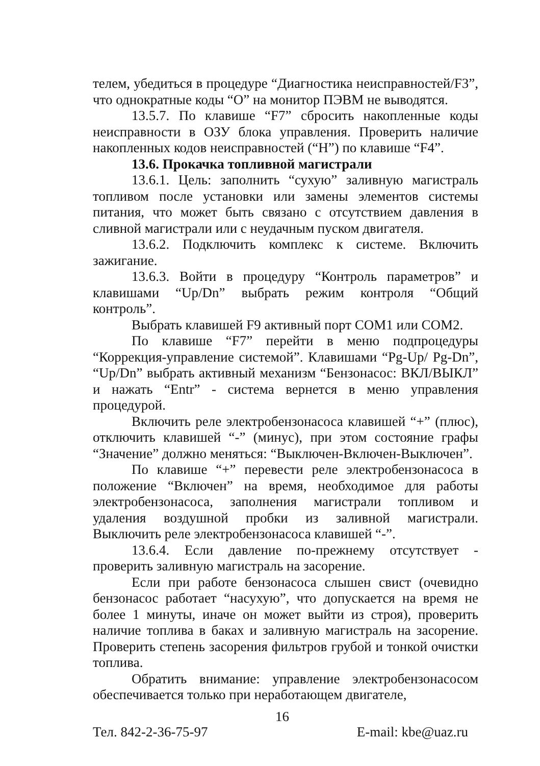телем, убедиться в процедуре “Диагностика неисправностей/F3”, что однократные коды “О” на монитор ПЭВМ не выводятся.
13.5.7. По клавише “F7” сбросить накопленные коды неисправности в ОЗУ блока управления. Проверить наличие накопленных кодов неисправностей (“Н”) по клавише “F4”.
13.6. Прокачка топливной магистрали
13.6.1. Цель: заполнить “сухую” заливную магистраль топливом после установки или замены элементов системы питания, что может быть связано с отсутствием давления в сливной магистрали или с неудачным пуском двигателя.
13.6.2. Подключить комплекс к системе. Включить зажигание.
13.6.3. Войти в процедуру “Контроль параметров” и клавишами “Up/Dn” выбрать режим контроля “Общий контроль”.
Выбрать клавишей F9 активный порт COM1 или COM2.
По клавише “F7” перейти в меню подпроцедуры “Коррекция-управление системой”. Клавишами “Pg-Up/ Pg-Dn”, “Up/Dn” выбрать активный механизм “Бензонасос: ВКЛ/ВЫКЛ” и нажать “Entr” - система вернется в меню управления процедурой.
Включить реле электробензонасоса клавишей “+” (плюс), отключить клавишей “-” (минус), при этом состояние графы “Значение” должно меняться: “Выключен-Включен-Выключен”.
По клавише “+” перевести реле электробензонасоса в положение “Включен” на время, необходимое для работы электробензонасоса, заполнения магистрали топливом и удаления воздушной пробки из заливной магистрали. Выключить реле электробензонасоса клавишей “-”.
13.6.4. Если давление по-прежнему отсутствует - проверить заливную магистраль на засорение.
Если при работе бензонасоса слышен свист (очевидно бензонасос работает “насухую”, что допускается на время не более 1 минуты, иначе он может выйти из строя), проверить наличие топлива в баках и заливную магистраль на засорение. Проверить степень засорения фильтров грубой и тонкой очистки топлива.
Обратить внимание: управление электробензонасосом обеспечивается только при неработающем двигателе,
Тел. 842-2-36-75-97 16 E-mail: kbe@uaz.ru